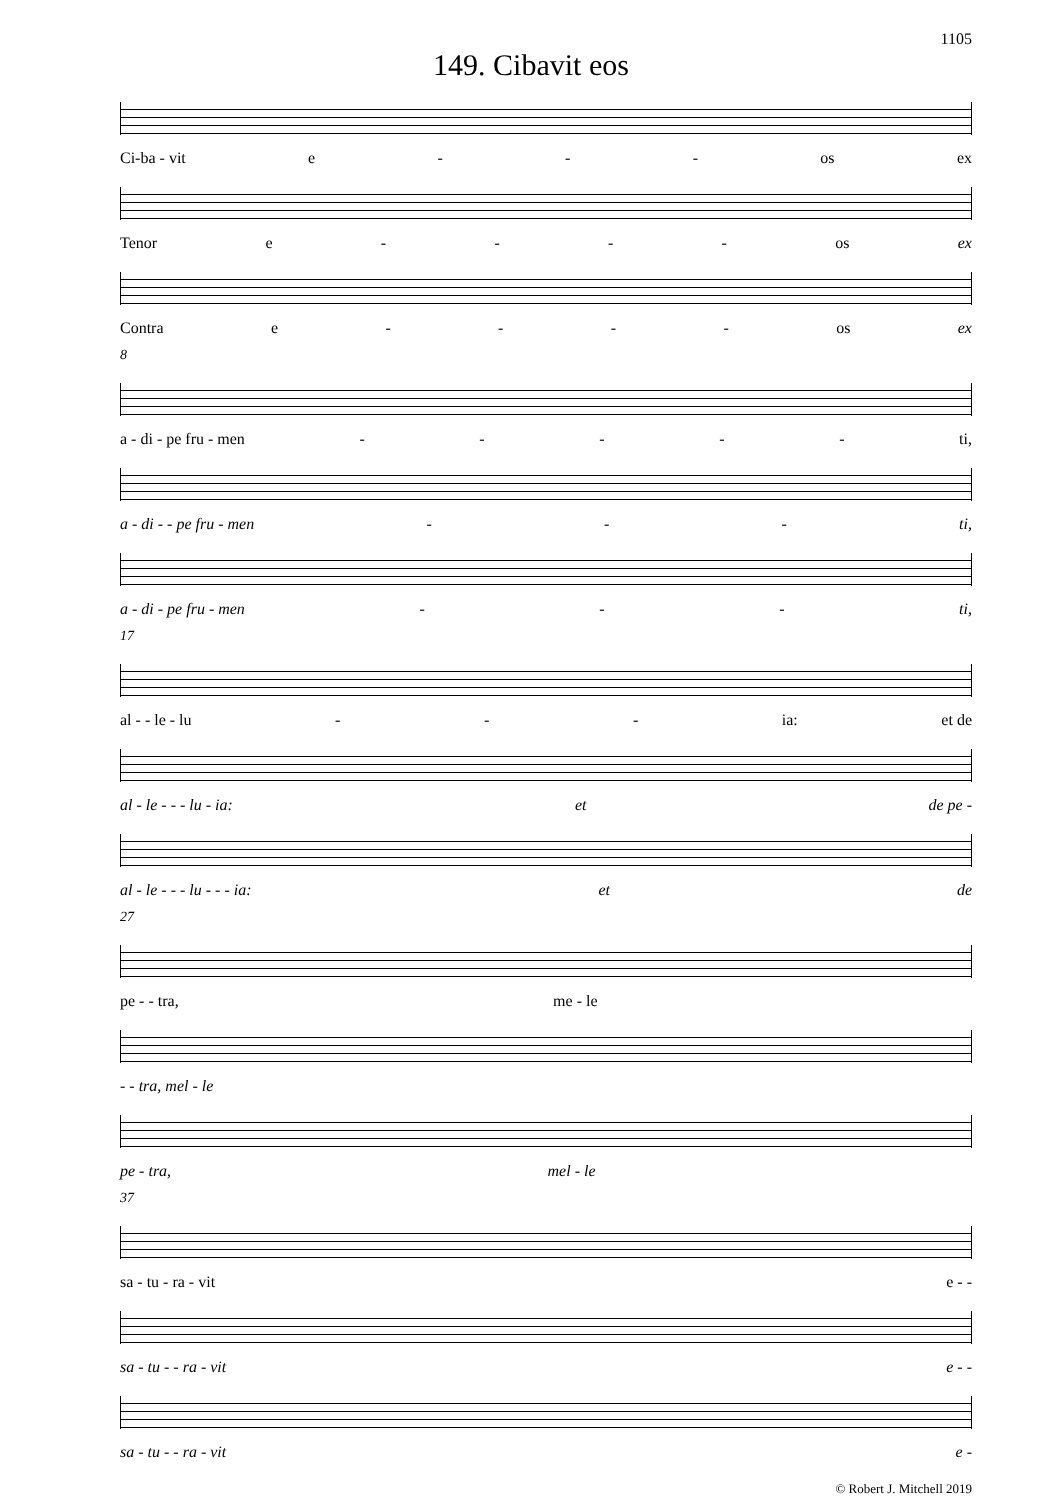1105
149. Cibavit eos
Ci-ba - vit e - - - os ex
Tenor e - - - - os ex
Contra e - - - - os ex
8
a - di - pe fru - men - - - - - ti,
a - di - - pe fru - men - - - ti,
a - di - pe fru - men - - - ti,
17
al - - le - lu - - - ia: et de
al - le - - - lu - ia: et de pe -
al - le - - - lu - - - ia: et de
27
pe - - tra, me - le
- - tra, mel - le
pe - tra, mel - le
37
sa - tu - ra - vit e - -
sa - tu - - ra - vit e - -
sa - tu - - ra - vit e -
© Robert J. Mitchell 2019